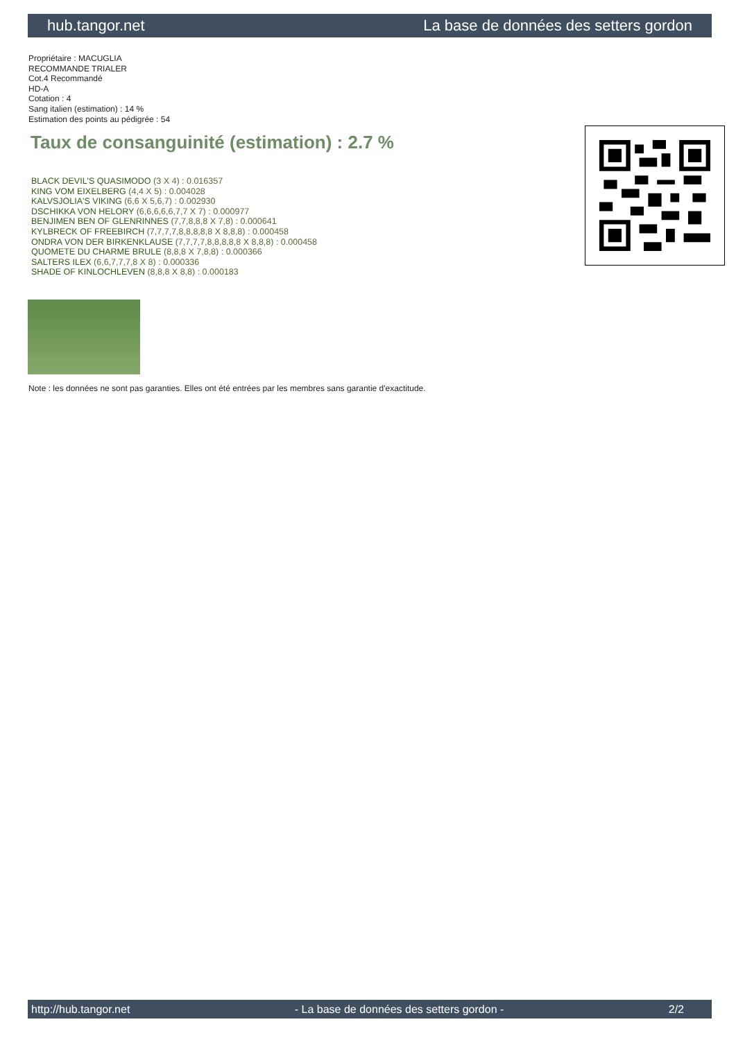hub.tangor.net La base de données des setters gordon
Propriétaire : MACUGLIA
RECOMMANDE TRIALER
Cot.4 Recommandé
HD-A
Cotation : 4
Sang italien (estimation) : 14 %
Estimation des points au pédigrée : 54
Taux de consanguinité (estimation) : 2.7 %
BLACK DEVIL'S QUASIMODO (3 X 4) : 0.016357
KING VOM EIXELBERG (4,4 X 5) : 0.004028
KALVSJOLIA'S VIKING (6,6 X 5,6,7) : 0.002930
DSCHIKKA VON HELORY (6,6,6,6,6,7,7 X 7) : 0.000977
BENJIMEN BEN OF GLENRINNES (7,7,8,8,8 X 7,8) : 0.000641
KYLBRECK OF FREEBIRCH (7,7,7,7,8,8,8,8,8 X 8,8,8) : 0.000458
ONDRA VON DER BIRKENKLAUSE (7,7,7,7,8,8,8,8,8 X 8,8,8) : 0.000458
QUOMETE DU CHARME BRULE (8,8,8 X 7,8,8) : 0.000366
SALTERS ILEX (6,6,7,7,7,8 X 8) : 0.000336
SHADE OF KINLOCHLEVEN (8,8,8 X 8,8) : 0.000183
Note : les données ne sont pas garanties. Elles ont été entrées par les membres sans garantie d'exactitude.
http://hub.tangor.net - La base de données des setters gordon - 2/2